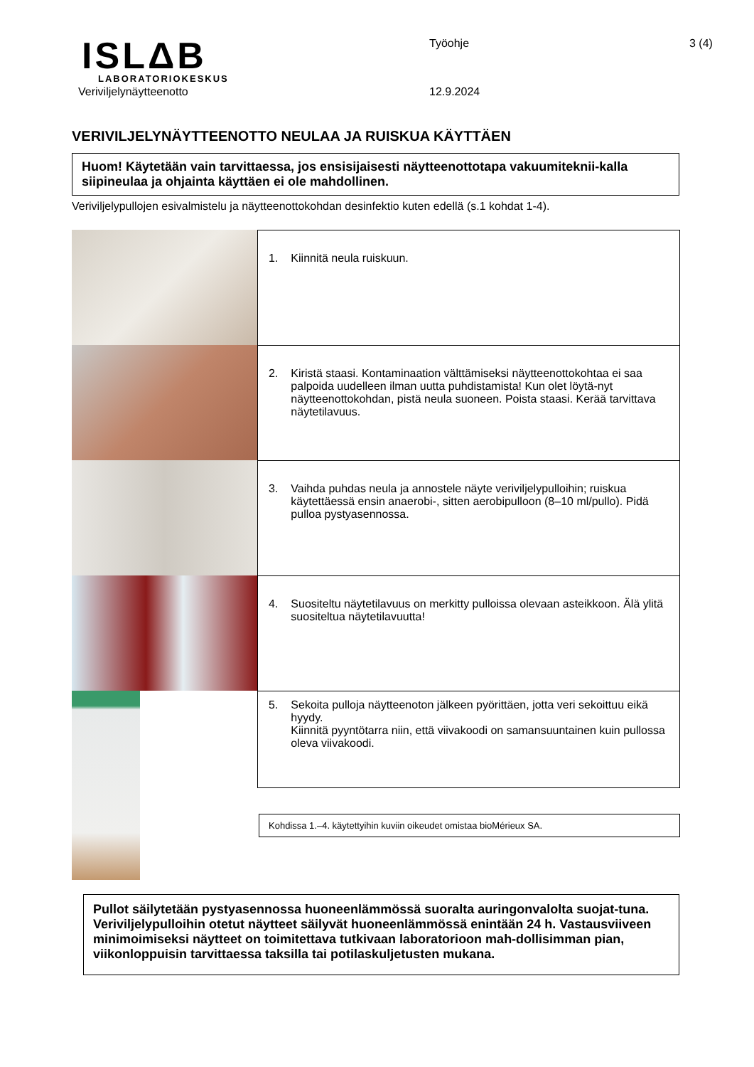ISLΔB
LABORATORIOKESKUS
Veriviljelynäytteenotto
Työohje
12.9.2024
3 (4)
VERIVILJELYNÄYTTEENOTTO NEULAA JA RUISKUA KÄYTTÄEN
Huom! Käytetään vain tarvittaessa, jos ensisijaisesti näytteenottotapa vakuumiteknii-kalla siipineulaa ja ohjainta käyttäen ei ole mahdollinen.
Veriviljelypullojen esivalmistelu ja näytteenottokohdan desinfektio kuten edellä (s.1 kohdat 1-4).
1. Kiinnitä neula ruiskuun.
2. Kiristä staasi. Kontaminaation välttämiseksi näytteenottokohtaa ei saa palpoida uudelleen ilman uutta puhdistamista! Kun olet löytä-nyt näytteenottokohdan, pistä neula suoneen. Poista staasi. Kerää tarvittava näytetilavuus.
3. Vaihda puhdas neula ja annostele näyte veriviljelypulloihin; ruiskua käytettäessä ensin anaerobi-, sitten aerobipulloon (8–10 ml/pullo). Pidä pulloa pystyasennossa.
4. Suositeltu näytetilavuus on merkitty pulloissa olevaan asteikkoon. Älä ylitä suositeltua näytetilavuutta!
5. Sekoita pulloja näytteenoton jälkeen pyörittäen, jotta veri sekoittuu eikä hyydy.
Kiinnitä pyyntötarra niin, että viivakoodi on samansuuntainen kuin pullossa oleva viivakoodi.
Kohdissa 1.–4. käytettyihin kuviin oikeudet omistaa bioMérieux SA.
Pullot säilytetään pystyasennossa huoneenlämmössä suoralta auringonvalolta suojat-tuna. Veriviljelypulloihin otetut näytteet säilyvät huoneenlämmössä enintään 24 h. Vastausviiveen minimoimiseksi näytteet on toimitettava tutkivaan laboratorioon mah-dollisimman pian, viikonloppuisin tarvittaessa taksilla tai potilaskuljetusten mukana.